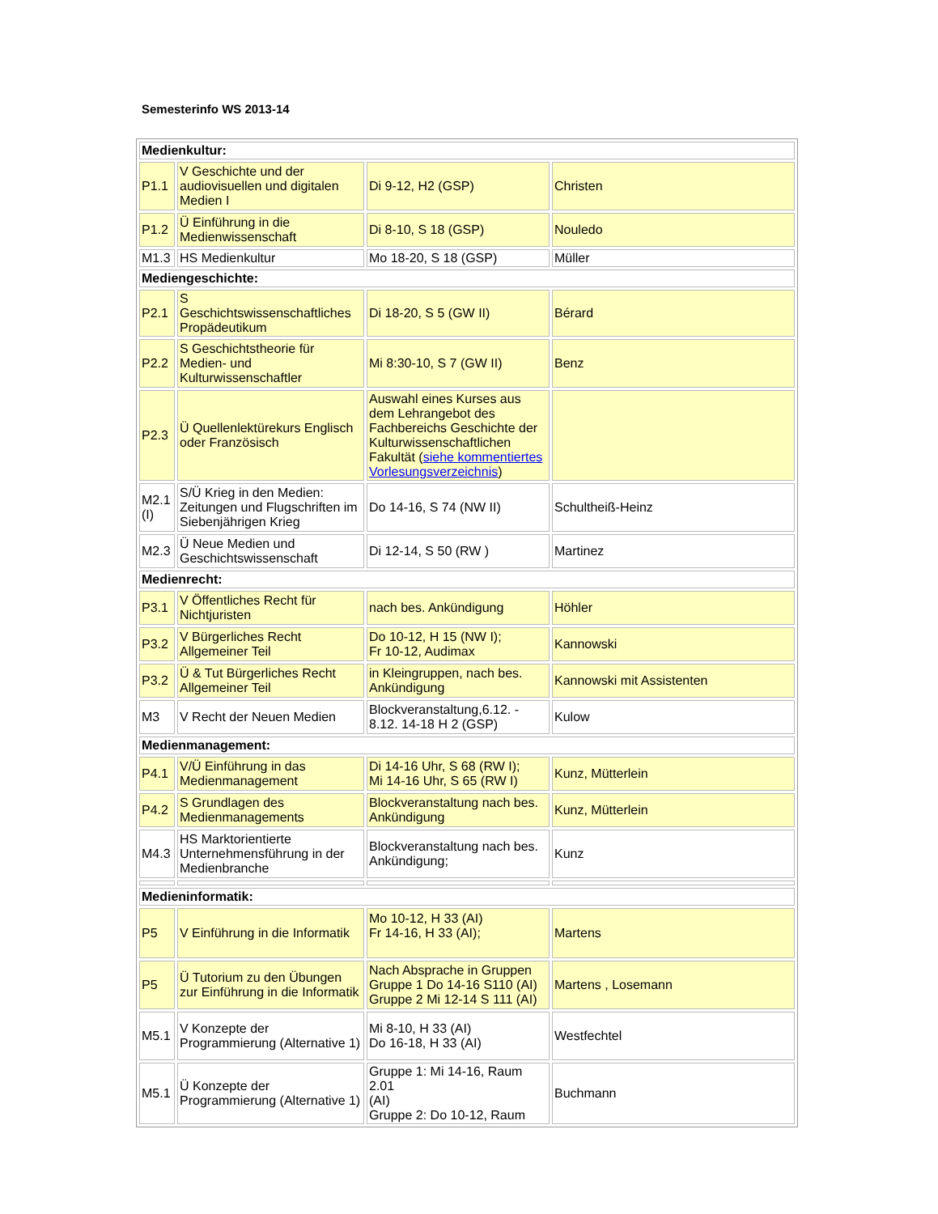Semesterinfo WS 2013-14
| Medienkultur: | | | |
| P1.1 | V Geschichte und der audiovisuellen und digitalen Medien I | Di 9-12, H2 (GSP) | Christen |
| P1.2 | Ü Einführung in die Medienwissenschaft | Di 8-10, S 18 (GSP) | Nouledo |
| M1.3 | HS Medienkultur | Mo 18-20, S 18 (GSP) | Müller |
| Mediengeschichte: | | | |
| P2.1 | S Geschichtswissenschaftliches Propädeutikum | Di 18-20, S 5 (GW II) | Bérard |
| P2.2 | S Geschichtstheorie für Medien- und Kulturwissenschaftler | Mi 8:30-10, S 7 (GW II) | Benz |
| P2.3 | Ü Quellenlektürekurs Englisch oder Französisch | Auswahl eines Kurses aus dem Lehrangebot des Fachbereichs Geschichte der Kulturwissenschaftlichen Fakultät ( siehe kommentiertes Vorlesungsverzeichnis ) | |
| M2.1 (I) | S/Ü Krieg in den Medien: Zeitungen und Flugschriften im Siebenjährigen Krieg | Do 14-16, S 74 (NW II) | Schultheiß-Heinz |
| M2.3 | Ü Neue Medien und Geschichtswissenschaft | Di 12-14, S 50 (RW ) | Martinez |
| Medienrecht: | | | |
| P3.1 | V Öffentliches Recht für Nichtjuristen | nach bes. Ankündigung | Höhler |
| P3.2 | V Bürgerliches Recht Allgemeiner Teil | Do 10-12, H 15 (NW I); Fr 10-12, Audimax | Kannowski |
| P3.2 | Ü & Tut Bürgerliches Recht Allgemeiner Teil | in Kleingruppen, nach bes. Ankündigung | Kannowski mit Assistenten |
| M3 | V Recht der Neuen Medien | Blockveranstaltung,6.12. - 8.12. 14-18 H 2 (GSP) | Kulow |
| Medienmanagement: | | | |
| P4.1 | V/Ü Einführung in das Medienmanagement | Di 14-16 Uhr, S 68 (RW I); Mi 14-16 Uhr, S 65 (RW I) | Kunz, Mütterlein |
| P4.2 | S Grundlagen des Medienmanagements | Blockveranstaltung nach bes. Ankündigung | Kunz, Mütterlein |
| M4.3 | HS Marktorientierte Unternehmensführung in der Medienbranche | Blockveranstaltung nach bes. Ankündigung; | Kunz |
| Medieninformatik: | | | |
| P5 | V Einführung in die Informatik | Mo 10-12, H 33 (AI) Fr 14-16, H 33 (AI); | Martens |
| P5 | Ü Tutorium zu den Übungen zur Einführung in die Informatik | Nach Absprache in Gruppen Gruppe 1 Do 14-16 S110 (AI) Gruppe 2 Mi 12-14 S 111 (AI) | Martens , Losemann |
| M5.1 | V Konzepte der Programmierung (Alternative 1) | Mi 8-10, H 33 (AI) Do 16-18, H 33 (AI) | Westfechtel |
| M5.1 | Ü Konzepte der Programmierung (Alternative 1) | Gruppe 1: Mi 14-16, Raum 2.01 (AI) Gruppe 2: Do 10-12, Raum | Buchmann |